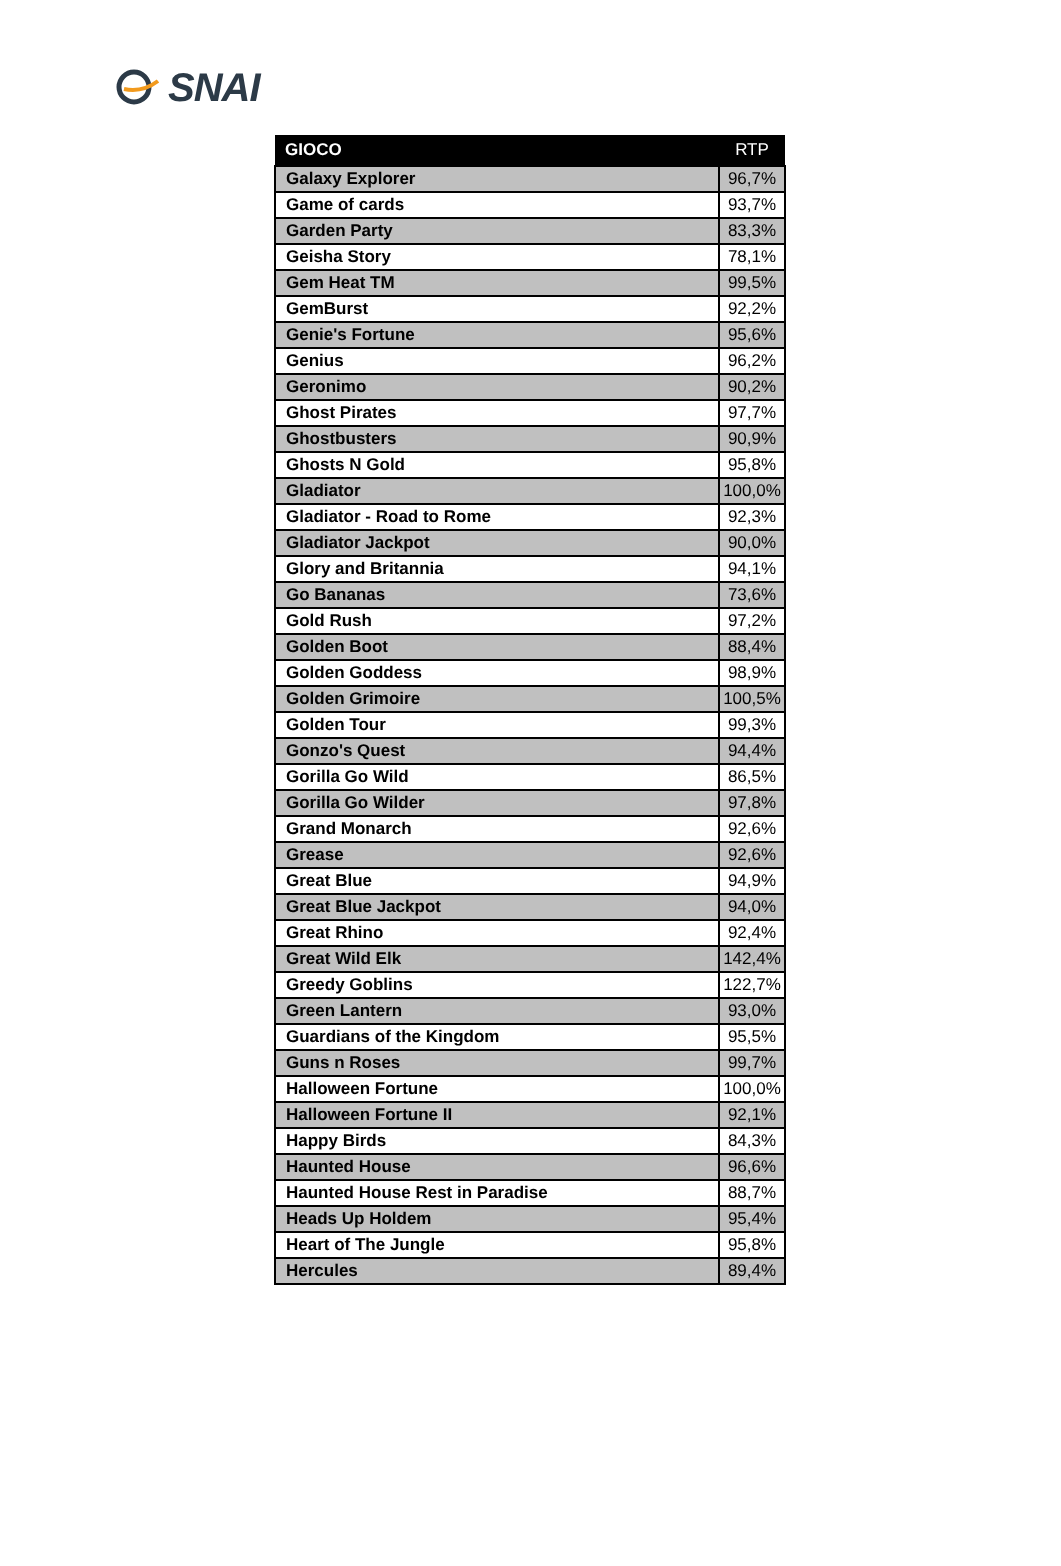SNAI
| GIOCO | RTP |
| --- | --- |
| Galaxy Explorer | 96,7% |
| Game of cards | 93,7% |
| Garden Party | 83,3% |
| Geisha Story | 78,1% |
| Gem Heat TM | 99,5% |
| GemBurst | 92,2% |
| Genie's Fortune | 95,6% |
| Genius | 96,2% |
| Geronimo | 90,2% |
| Ghost Pirates | 97,7% |
| Ghostbusters | 90,9% |
| Ghosts N Gold | 95,8% |
| Gladiator | 100,0% |
| Gladiator - Road to Rome | 92,3% |
| Gladiator Jackpot | 90,0% |
| Glory and Britannia | 94,1% |
| Go Bananas | 73,6% |
| Gold Rush | 97,2% |
| Golden Boot | 88,4% |
| Golden Goddess | 98,9% |
| Golden Grimoire | 100,5% |
| Golden Tour | 99,3% |
| Gonzo's Quest | 94,4% |
| Gorilla Go Wild | 86,5% |
| Gorilla Go Wilder | 97,8% |
| Grand Monarch | 92,6% |
| Grease | 92,6% |
| Great Blue | 94,9% |
| Great Blue Jackpot | 94,0% |
| Great Rhino | 92,4% |
| Great Wild Elk | 142,4% |
| Greedy Goblins | 122,7% |
| Green Lantern | 93,0% |
| Guardians of the Kingdom | 95,5% |
| Guns n Roses | 99,7% |
| Halloween Fortune | 100,0% |
| Halloween Fortune II | 92,1% |
| Happy Birds | 84,3% |
| Haunted House | 96,6% |
| Haunted House Rest in Paradise | 88,7% |
| Heads Up Holdem | 95,4% |
| Heart of The Jungle | 95,8% |
| Hercules | 89,4% |